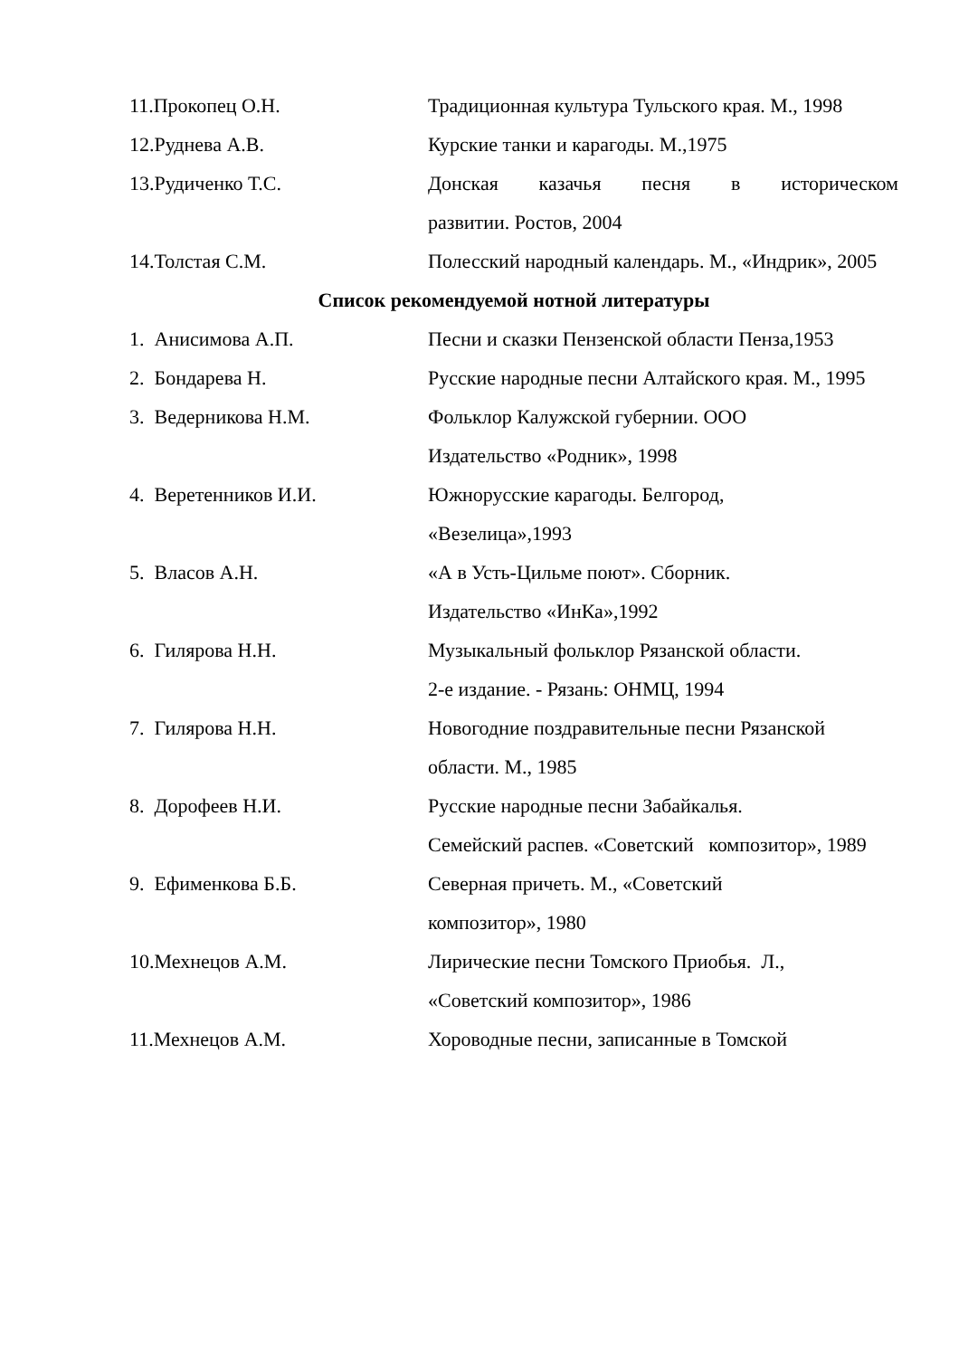11.Прокопец О.Н. Традиционная культура Тульского края. М., 1998
12.Руднева А.В. Курские танки и карагоды. М.,1975
13.Рудиченко Т.С. Донская казачья песня в историческом
развитии. Ростов, 2004
14.Толстая С.М. Полесский народный календарь. М., «Индрик», 2005
Список рекомендуемой нотной литературы
1. Анисимова А.П. Песни и сказки Пензенской области Пенза,1953
2. Бондарева Н. Русские народные песни Алтайского края. М., 1995
3. Ведерникова Н.М. Фольклор Калужской губернии. ООО
Издательство «Родник», 1998
4. Веретенников И.И. Южнорусские карагоды. Белгород,
«Везелица»,1993
5. Власов А.Н. «А в Усть-Цильме поют». Сборник.
Издательство «ИнКа»,1992
6. Гилярова Н.Н. Музыкальный фольклор Рязанской области.
2-е издание. - Рязань: ОНМЦ, 1994
7. Гилярова Н.Н. Новогодние поздравительные песни Рязанской области. М., 1985
8. Дорофеев Н.И. Русские народные песни Забайкалья.
Семейский распев. «Советский композитор», 1989
9. Ефименкова Б.Б. Северная причеть. М., «Советский
композитор», 1980
10.Мехнецов А.М. Лирические песни Томского Приобья. Л.,
«Советский композитор», 1986
11.Мехнецов А.М. Хороводные песни, записанные в Томской